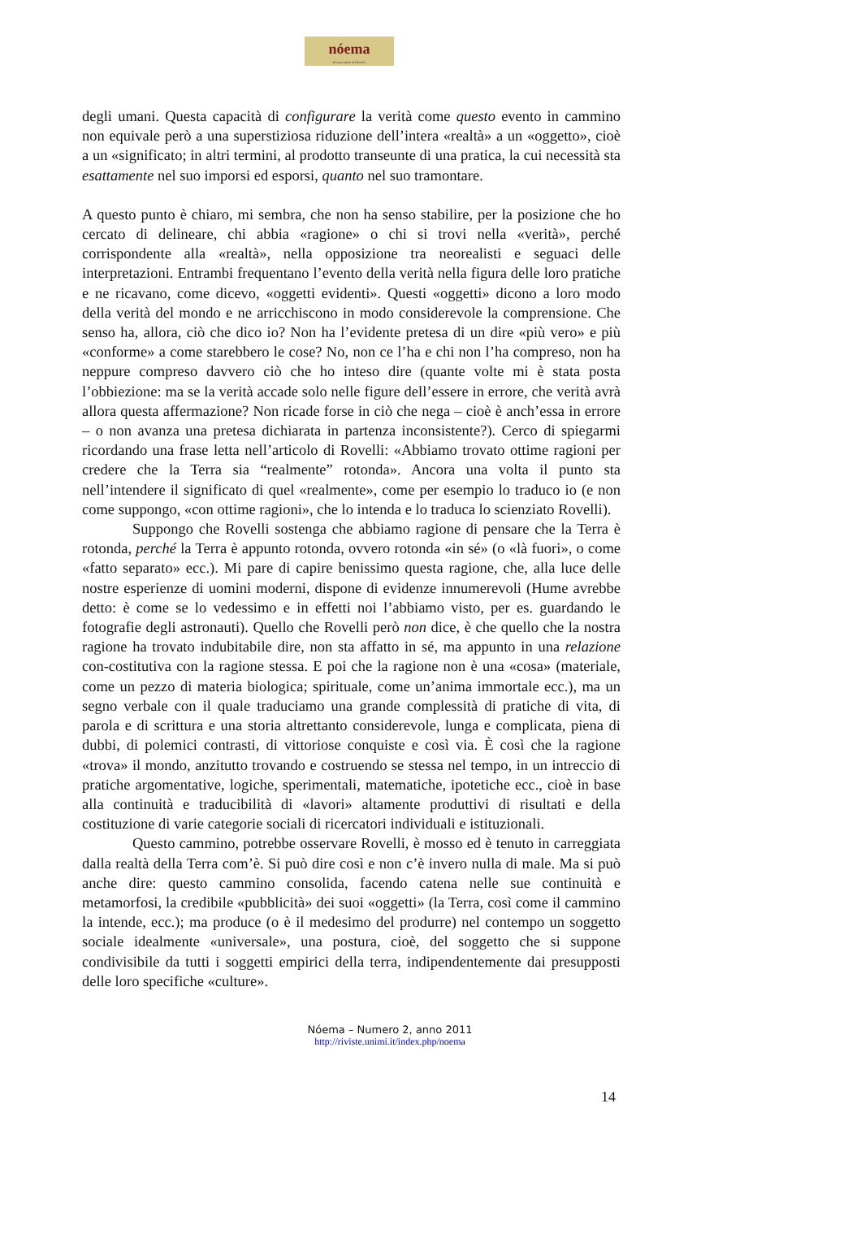nóema
Rivista online di filosofia
degli umani. Questa capacità di configurare la verità come questo evento in cammino non equivale però a una superstiziosa riduzione dell’intera «realtà» a un «oggetto», cioè a un «significato; in altri termini, al prodotto transeunte di una pratica, la cui necessità sta esattamente nel suo imporsi ed esporsi, quanto nel suo tramontare.
A questo punto è chiaro, mi sembra, che non ha senso stabilire, per la posizione che ho cercato di delineare, chi abbia «ragione» o chi si trovi nella «verità», perché corrispondente alla «realtà», nella opposizione tra neorealisti e seguaci delle interpretazioni. Entrambi frequentano l’evento della verità nella figura delle loro pratiche e ne ricavano, come dicevo, «oggetti evidenti». Questi «oggetti» dicono a loro modo della verità del mondo e ne arricchiscono in modo considerevole la comprensione. Che senso ha, allora, ciò che dico io? Non ha l’evidente pretesa di un dire «più vero» e più «conforme» a come starebbero le cose? No, non ce l’ha e chi non l’ha compreso, non ha neppure compreso davvero ciò che ho inteso dire (quante volte mi è stata posta l’obbiezione: ma se la verità accade solo nelle figure dell’essere in errore, che verità avrà allora questa affermazione? Non ricade forse in ciò che nega – cioè è anch’essa in errore – o non avanza una pretesa dichiarata in partenza inconsistente?). Cerco di spiegarmi ricordando una frase letta nell’articolo di Rovelli: «Abbiamo trovato ottime ragioni per credere che la Terra sia “realmente” rotonda». Ancora una volta il punto sta nell’intendere il significato di quel «realmente», come per esempio lo traduco io (e non come suppongo, «con ottime ragioni», che lo intenda e lo traduca lo scienziato Rovelli).
Suppongo che Rovelli sostenga che abbiamo ragione di pensare che la Terra è rotonda, perché la Terra è appunto rotonda, ovvero rotonda «in sé» (o «là fuori», o come «fatto separato» ecc.). Mi pare di capire benissimo questa ragione, che, alla luce delle nostre esperienze di uomini moderni, dispone di evidenze innumerevoli (Hume avrebbe detto: è come se lo vedessimo e in effetti noi l’abbiamo visto, per es. guardando le fotografie degli astronauti). Quello che Rovelli però non dice, è che quello che la nostra ragione ha trovato indubitabile dire, non sta affatto in sé, ma appunto in una relazione con-costitutiva con la ragione stessa. E poi che la ragione non è una «cosa» (materiale, come un pezzo di materia biologica; spirituale, come un’anima immortale ecc.), ma un segno verbale con il quale traduciamo una grande complessità di pratiche di vita, di parola e di scrittura e una storia altrettanto considerevole, lunga e complicata, piena di dubbi, di polemici contrasti, di vittoriose conquiste e così via. È così che la ragione «trova» il mondo, anzitutto trovando e costruendo se stessa nel tempo, in un intreccio di pratiche argomentative, logiche, sperimentali, matematiche, ipotetiche ecc., cioè in base alla continuità e traducibilità di «lavori» altamente produttivi di risultati e della costituzione di varie categorie sociali di ricercatori individuali e istituzionali.
Questo cammino, potrebbe osservare Rovelli, è mosso ed è tenuto in carreggiata dalla realtà della Terra com’è. Si può dire così e non c’è invero nulla di male. Ma si può anche dire: questo cammino consolida, facendo catena nelle sue continuità e metamorfosi, la credibile «pubblicità» dei suoi «oggetti» (la Terra, così come il cammino la intende, ecc.); ma produce (o è il medesimo del produrre) nel contempo un soggetto sociale idealmente «universale», una postura, cioè, del soggetto che si suppone condivisibile da tutti i soggetti empirici della terra, indipendentemente dai presupposti delle loro specifiche «culture».
Nóema – Numero 2, anno 2011
http://riviste.unimi.it/index.php/noema
14